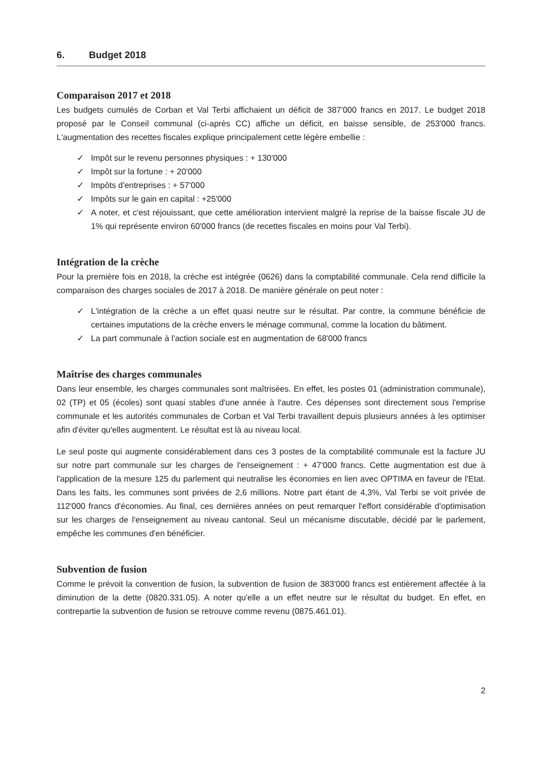6. Budget 2018
Comparaison 2017 et 2018
Les budgets cumulés de Corban et Val Terbi affichaient un déficit de 387'000 francs en 2017. Le budget 2018 proposé par le Conseil communal (ci-après CC) affiche un déficit, en baisse sensible, de 253'000 francs. L'augmentation des recettes fiscales explique principalement cette légère embellie :
✓ Impôt sur le revenu personnes physiques : + 130'000
✓ Impôt sur la fortune : + 20'000
✓ Impôts d'entreprises : + 57'000
✓ Impôts sur le gain en capital : +25'000
✓ A noter, et c'est réjouissant, que cette amélioration intervient malgré la reprise de la baisse fiscale JU de 1% qui représente environ 60'000 francs (de recettes fiscales en moins pour Val Terbi).
Intégration de la crèche
Pour la première fois en 2018, la crèche est intégrée (0626) dans la comptabilité communale. Cela rend difficile la comparaison des charges sociales de 2017 à 2018. De manière générale on peut noter :
✓ L'intégration de la crèche a un effet quasi neutre sur le résultat. Par contre, la commune bénéficie de certaines imputations de la crèche envers le ménage communal, comme la location du bâtiment.
✓ La part communale à l'action sociale est en augmentation de 68'000 francs
Maîtrise des charges communales
Dans leur ensemble, les charges communales sont maîtrisées. En effet, les postes 01 (administration communale), 02 (TP) et 05 (écoles) sont quasi stables d'une année à l'autre. Ces dépenses sont directement sous l'emprise communale et les autorités communales de Corban et Val Terbi travaillent depuis plusieurs années à les optimiser afin d'éviter qu'elles augmentent. Le résultat est là au niveau local.
Le seul poste qui augmente considérablement dans ces 3 postes de la comptabilité communale est la facture JU sur notre part communale sur les charges de l'enseignement : + 47'000 francs. Cette augmentation est due à l'application de la mesure 125 du parlement qui neutralise les économies en lien avec OPTIMA en faveur de l'Etat. Dans les faits, les communes sont privées de 2,6 millions. Notre part étant de 4,3%, Val Terbi se voit privée de 112'000 francs d'économies. Au final, ces dernières années on peut remarquer l'effort considérable d'optimisation sur les charges de l'enseignement au niveau cantonal. Seul un mécanisme discutable, décidé par le parlement, empêche les communes d'en bénéficier.
Subvention de fusion
Comme le prévoit la convention de fusion, la subvention de fusion de 383'000 francs est entièrement affectée à la diminution de la dette (0820.331.05). A noter qu'elle a un effet neutre sur le résultat du budget. En effet, en contrepartie la subvention de fusion se retrouve comme revenu (0875.461.01).
2